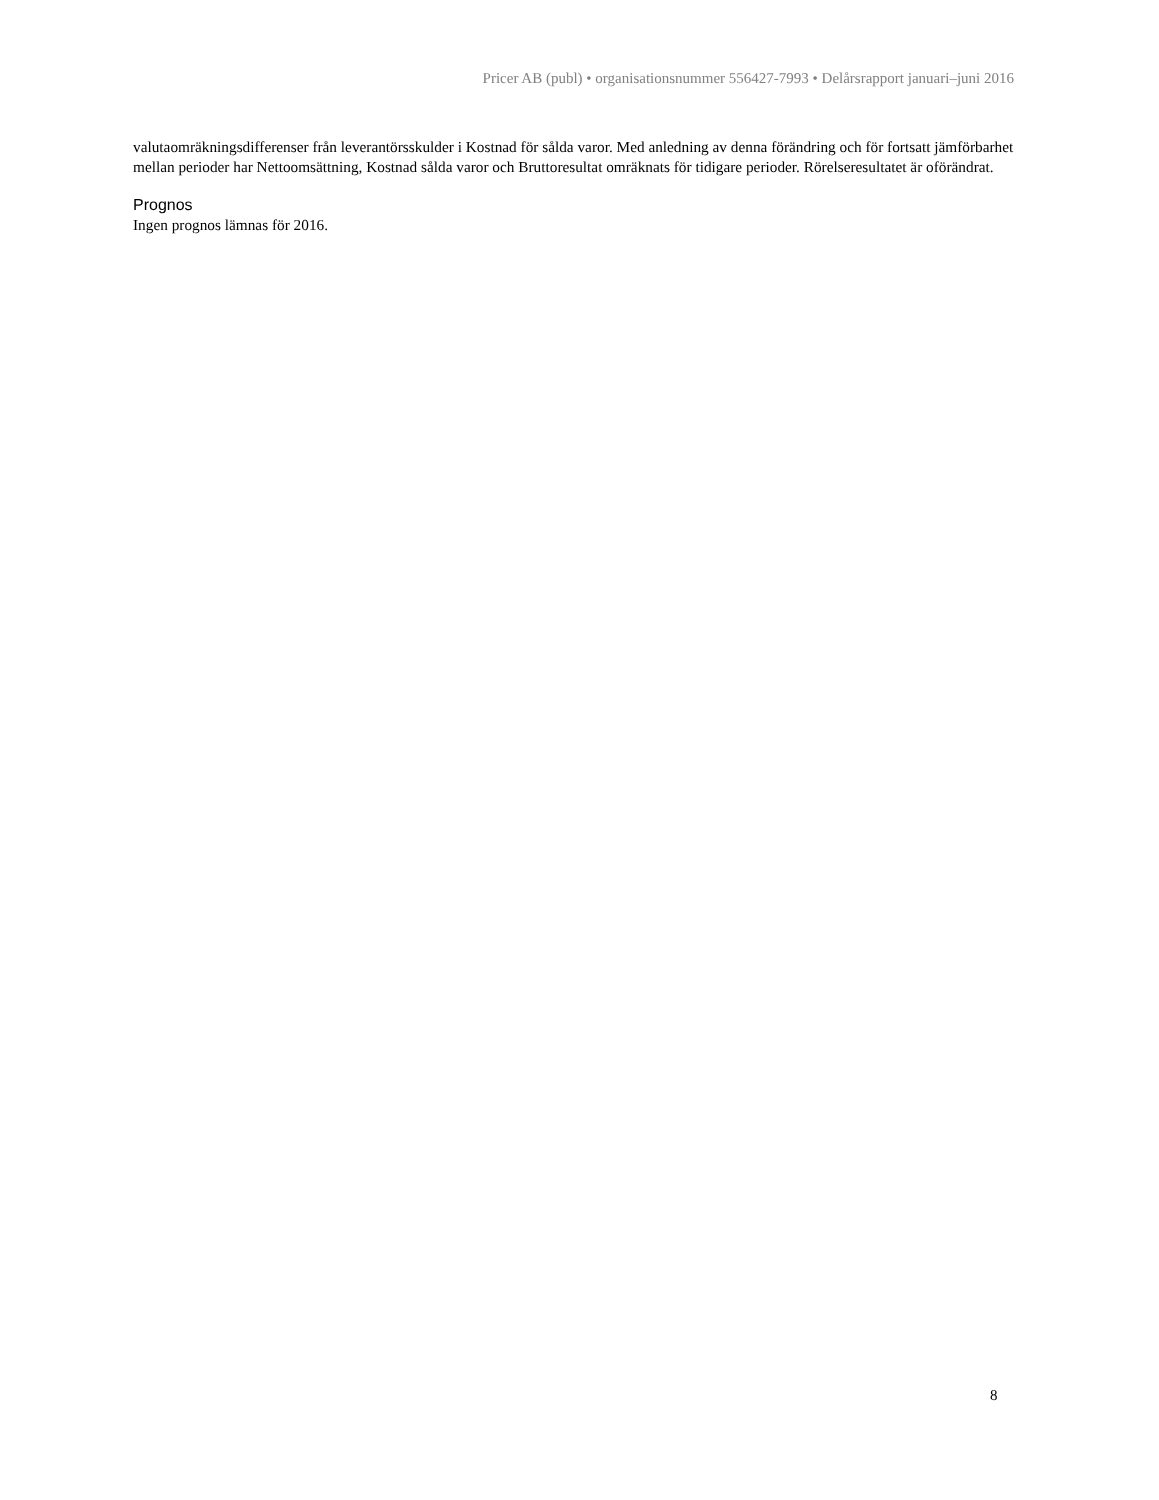Pricer AB (publ) • organisationsnummer 556427-7993 • Delårsrapport januari–juni 2016
valutaomräkningsdifferenser från leverantörsskulder i Kostnad för sålda varor. Med anledning av denna förändring och för fortsatt jämförbarhet mellan perioder har Nettoomsättning, Kostnad sålda varor och Bruttoresultat omräknats för tidigare perioder. Rörelseresultatet är oförändrat.
Prognos
Ingen prognos lämnas för 2016.
8